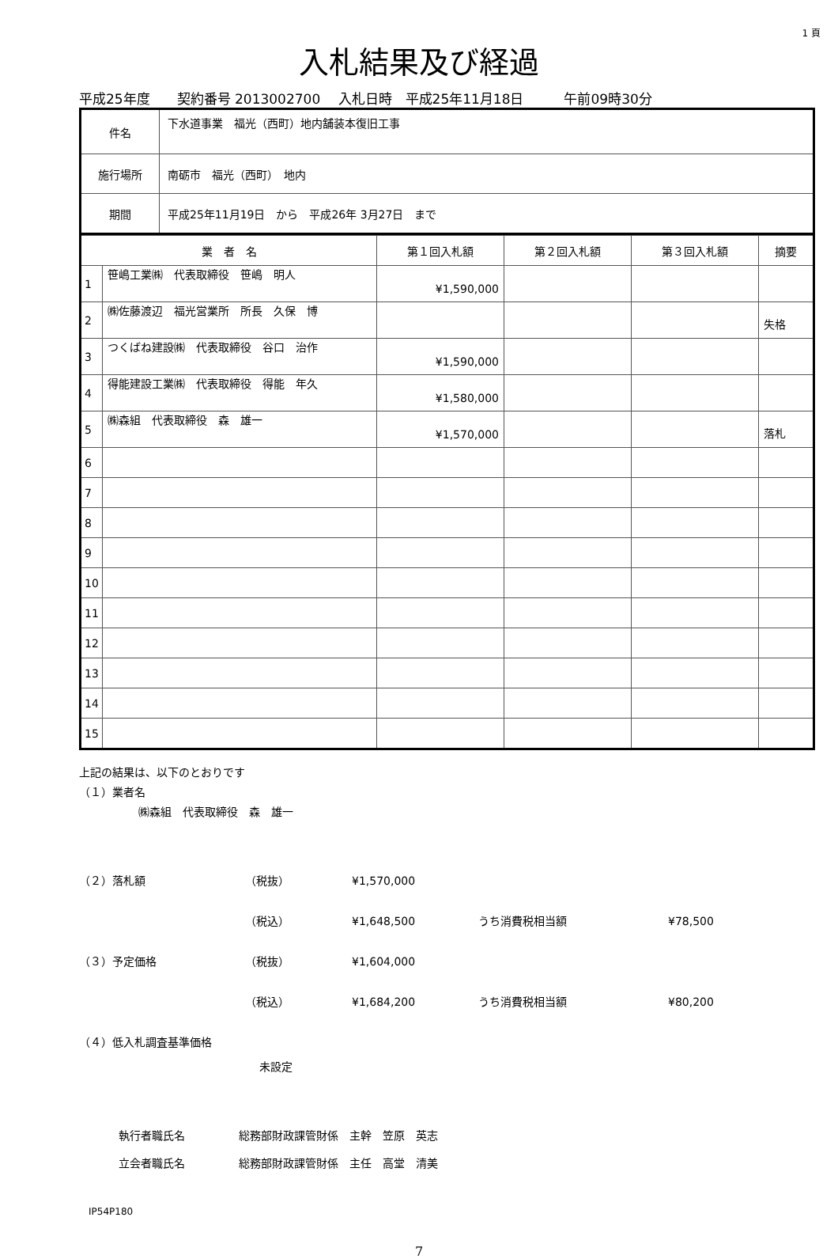1 頁
入札結果及び経過
平成25年度　　契約番号 2013002700　 入札日時　平成25年11月18日　　　午前09時30分
| 件名 | 下水道事業 福光（西町）地内舗装本復旧工事 |
| 施行場所 | 南砺市 福光（西町） 地内 |
| 期間 | 平成25年11月19日 から 平成26年 3月27日 まで |
| 業 者 名 | | 第１回入札額 | 第２回入札額 | 第３回入札額 | 摘要 |
| --- | --- | --- | --- | --- | --- |
| 1 | 笹嶋工業㈱ 代表取締役 笹嶋 明人 | ¥1,590,000 | | | |
| 2 | ㈱佐藤渡辺 福光営業所 所長 久保 博 | | | | 失格 |
| 3 | つくばね建設㈱ 代表取締役 谷口 治作 | ¥1,590,000 | | | |
| 4 | 得能建設工業㈱ 代表取締役 得能 年久 | ¥1,580,000 | | | |
| 5 | ㈱森組 代表取締役 森 雄一 | ¥1,570,000 | | | 落札 |
| 6 | | | | | |
| 7 | | | | | |
| 8 | | | | | |
| 9 | | | | | |
| 10 | | | | | |
| 11 | | | | | |
| 12 | | | | | |
| 13 | | | | | |
| 14 | | | | | |
| 15 | | | | | |
上記の結果は、以下のとおりです
（１）業者名
㈱森組　代表取締役　森　雄一
（２）落札額 （税抜） ¥1,570,000
（税込） ¥1,648,500 うち消費税相当額 ¥78,500
（３）予定価格 （税抜） ¥1,604,000
（税込） ¥1,684,200 うち消費税相当額 ¥80,200
（４）低入札調査基準価格
未設定
執行者職氏名 総務部財政課管財係　主幹　笠原　英志
立会者職氏名 総務部財政課管財係　主任　高堂　清美
IP54P180
7